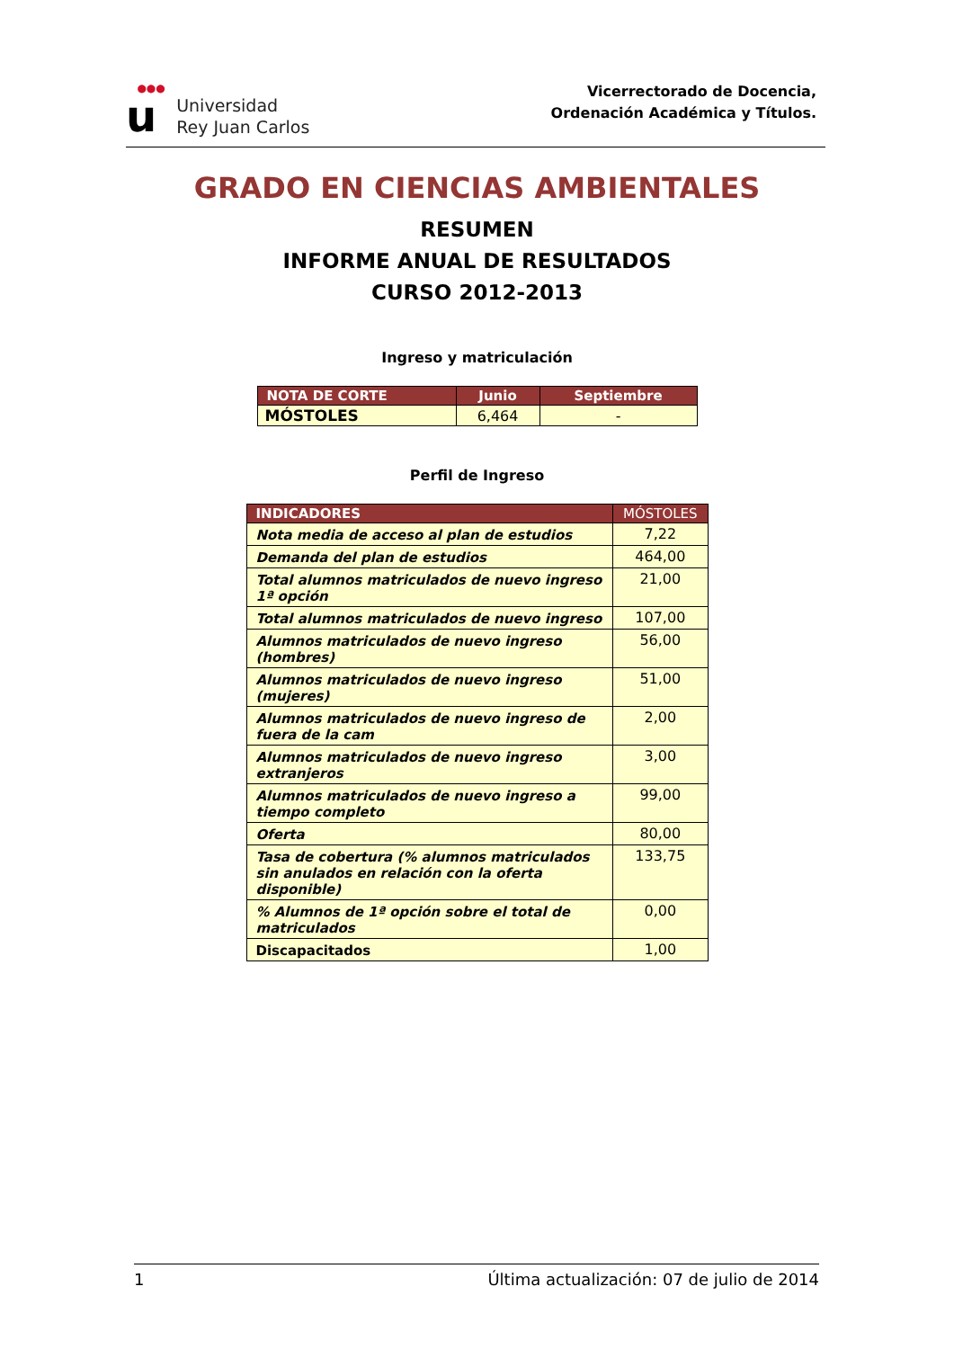●●●
u
Universidad
Rey Juan Carlos
Vicerrectorado de Docencia,
Ordenación Académica y Títulos.
GRADO EN CIENCIAS AMBIENTALES
RESUMEN
INFORME ANUAL DE RESULTADOS
CURSO 2012-2013
Ingreso y matriculación
| NOTA DE CORTE | Junio | Septiembre |
| --- | --- | --- |
| MÓSTOLES | 6,464 | - |
Perfil de Ingreso
| INDICADORES | MÓSTOLES |
| --- | --- |
| Nota media de acceso al plan de estudios | 7,22 |
| Demanda del plan de estudios | 464,00 |
| Total alumnos matriculados de nuevo ingreso 1ª opción | 21,00 |
| Total alumnos matriculados de nuevo ingreso | 107,00 |
| Alumnos matriculados de nuevo ingreso (hombres) | 56,00 |
| Alumnos matriculados de nuevo ingreso (mujeres) | 51,00 |
| Alumnos matriculados de nuevo ingreso de fuera de la cam | 2,00 |
| Alumnos matriculados de nuevo ingreso extranjeros | 3,00 |
| Alumnos matriculados de nuevo ingreso a tiempo completo | 99,00 |
| Oferta | 80,00 |
| Tasa de cobertura (% alumnos matriculados sin anulados en relación con la oferta disponible) | 133,75 |
| % Alumnos de 1ª opción sobre el total de matriculados | 0,00 |
| Discapacitados | 1,00 |
1 Última actualización: 07 de julio de 2014